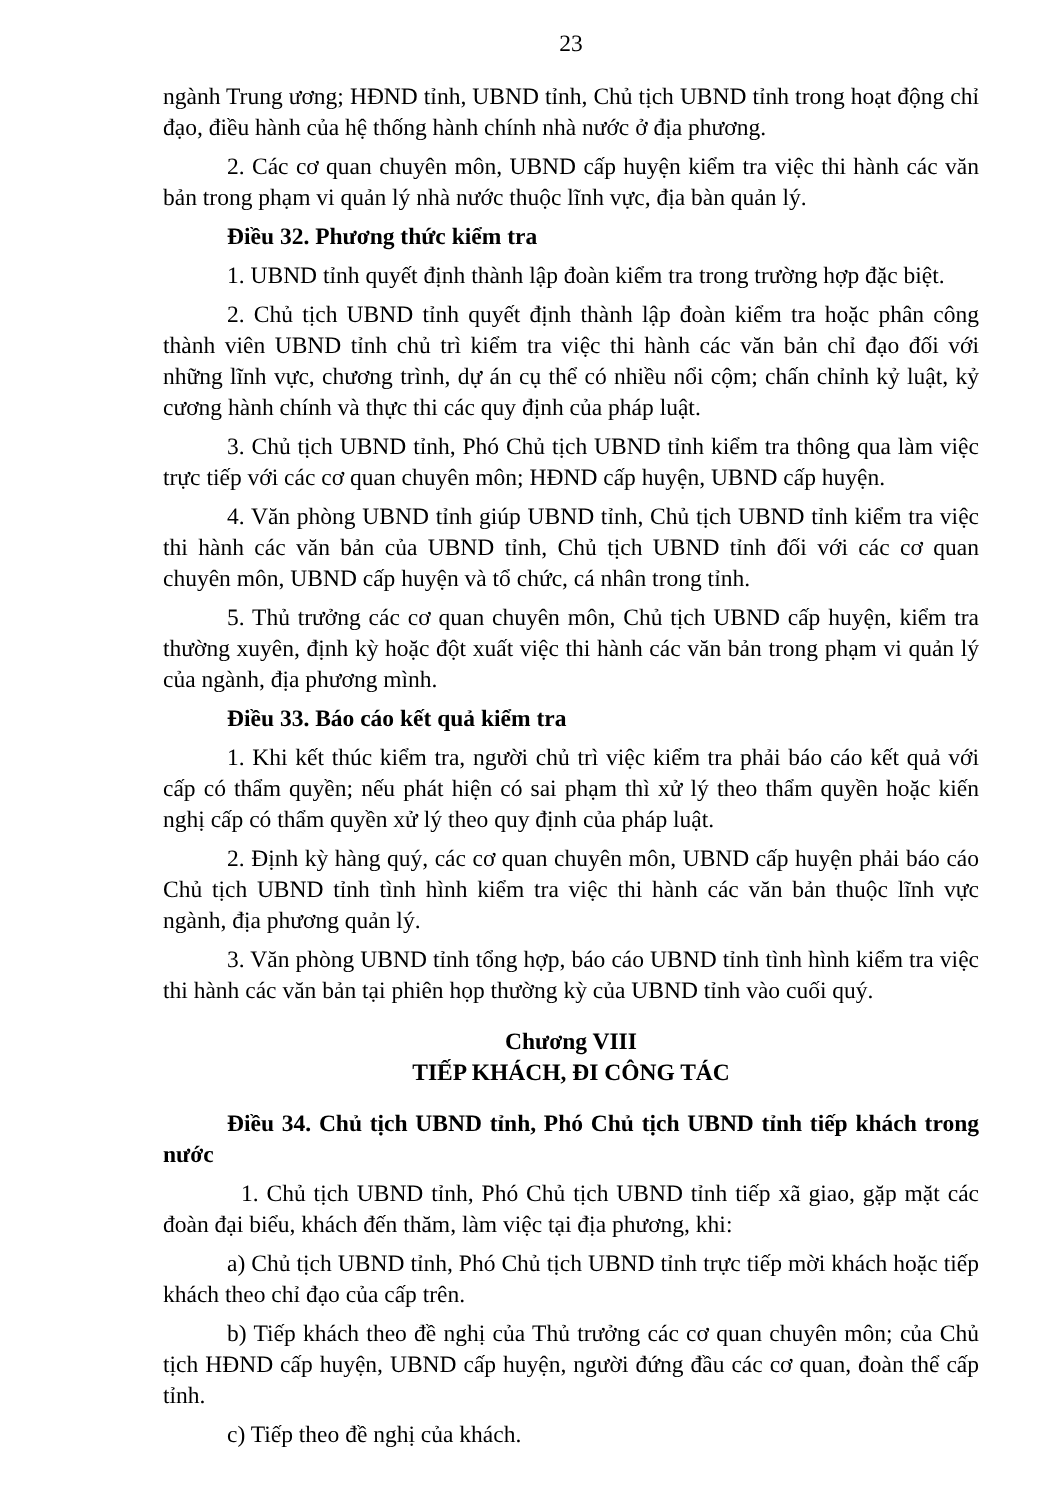23
ngành Trung ương; HĐND tỉnh, UBND tỉnh, Chủ tịch UBND tỉnh trong hoạt động chỉ đạo, điều hành của hệ thống hành chính nhà nước ở địa phương.
2. Các cơ quan chuyên môn, UBND cấp huyện kiểm tra việc thi hành các văn bản trong phạm vi quản lý nhà nước thuộc lĩnh vực, địa bàn quản lý.
Điều 32. Phương thức kiểm tra
1. UBND tỉnh quyết định thành lập đoàn kiểm tra trong trường hợp đặc biệt.
2. Chủ tịch UBND tỉnh quyết định thành lập đoàn kiểm tra hoặc phân công thành viên UBND tỉnh chủ trì kiểm tra việc thi hành các văn bản chỉ đạo đối với những lĩnh vực, chương trình, dự án cụ thể có nhiều nổi cộm; chấn chỉnh kỷ luật, kỷ cương hành chính và thực thi các quy định của pháp luật.
3. Chủ tịch UBND tỉnh, Phó Chủ tịch UBND tỉnh kiểm tra thông qua làm việc trực tiếp với các cơ quan chuyên môn; HĐND cấp huyện, UBND cấp huyện.
4. Văn phòng UBND tỉnh giúp UBND tỉnh, Chủ tịch UBND tỉnh kiểm tra việc thi hành các văn bản của UBND tỉnh, Chủ tịch UBND tỉnh đối với các cơ quan chuyên môn, UBND cấp huyện và tổ chức, cá nhân trong tỉnh.
5. Thủ trưởng các cơ quan chuyên môn, Chủ tịch UBND cấp huyện, kiểm tra thường xuyên, định kỳ hoặc đột xuất việc thi hành các văn bản trong phạm vi quản lý của ngành, địa phương mình.
Điều 33. Báo cáo kết quả kiểm tra
1. Khi kết thúc kiểm tra, người chủ trì việc kiểm tra phải báo cáo kết quả với cấp có thẩm quyền; nếu phát hiện có sai phạm thì xử lý theo thẩm quyền hoặc kiến nghị cấp có thẩm quyền xử lý theo quy định của pháp luật.
2. Định kỳ hàng quý, các cơ quan chuyên môn, UBND cấp huyện phải báo cáo Chủ tịch UBND tỉnh tình hình kiểm tra việc thi hành các văn bản thuộc lĩnh vực ngành, địa phương quản lý.
3. Văn phòng UBND tỉnh tổng hợp, báo cáo UBND tỉnh tình hình kiểm tra việc thi hành các văn bản tại phiên họp thường kỳ của UBND tỉnh vào cuối quý.
Chương VIII
TIẾP KHÁCH, ĐI CÔNG TÁC
Điều 34. Chủ tịch UBND tỉnh, Phó Chủ tịch UBND tỉnh tiếp khách trong nước
1. Chủ tịch UBND tỉnh, Phó Chủ tịch UBND tỉnh tiếp xã giao, gặp mặt các đoàn đại biểu, khách đến thăm, làm việc tại địa phương, khi:
a) Chủ tịch UBND tỉnh, Phó Chủ tịch UBND tỉnh trực tiếp mời khách hoặc tiếp khách theo chỉ đạo của cấp trên.
b) Tiếp khách theo đề nghị của Thủ trưởng các cơ quan chuyên môn; của Chủ tịch HĐND cấp huyện, UBND cấp huyện, người đứng đầu các cơ quan, đoàn thể cấp tỉnh.
c) Tiếp theo đề nghị của khách.